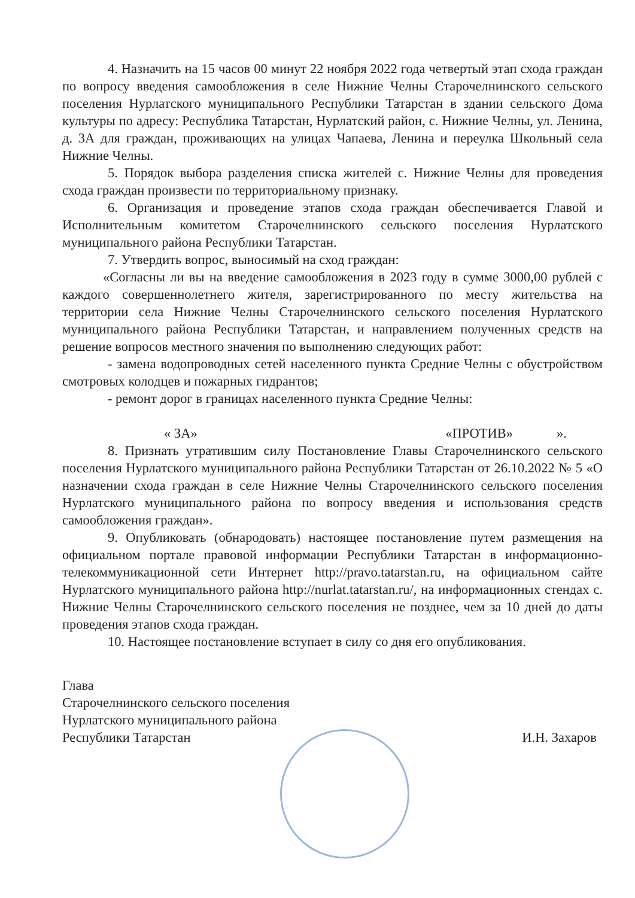4. Назначить на 15 часов 00 минут 22 ноября 2022 года четвертый этап схода граждан по вопросу введения самообложения в селе Нижние Челны Старочелнинского сельского поселения Нурлатского муниципального Республики Татарстан в здании сельского Дома культуры по адресу: Республика Татарстан, Нурлатский район, с. Нижние Челны, ул. Ленина, д. 3А для граждан, проживающих на улицах Чапаева, Ленина и переулка Школьный села Нижние Челны.
5. Порядок выбора разделения списка жителей с. Нижние Челны для проведения схода граждан произвести по территориальному признаку.
6. Организация и проведение этапов схода граждан обеспечивается Главой и Исполнительным комитетом Старочелнинского сельского поселения Нурлатского муниципального района Республики Татарстан.
7. Утвердить вопрос, выносимый на сход граждан:
«Согласны ли вы на введение самообложения в 2023 году в сумме 3000,00 рублей с каждого совершеннолетнего жителя, зарегистрированного по месту жительства на территории села Нижние Челны Старочелнинского сельского поселения Нурлатского муниципального района Республики Татарстан, и направлением полученных средств на решение вопросов местного значения по выполнению следующих работ:
- замена водопроводных сетей населенного пункта Средние Челны с обустройством смотровых колодцев и пожарных гидрантов;
- ремонт дорог в границах населенного пункта Средние Челны:
« ЗА» «ПРОТИВ» ».
8. Признать утратившим силу Постановление Главы Старочелнинского сельского поселения Нурлатского муниципального района Республики Татарстан от 26.10.2022 № 5 «О назначении схода граждан в селе Нижние Челны Старочелнинского сельского поселения Нурлатского муниципального района по вопросу введения и использования средств самообложения граждан».
9. Опубликовать (обнародовать) настоящее постановление путем размещения на официальном портале правовой информации Республики Татарстан в информационно-телекоммуникационной сети Интернет http://pravo.tatarstan.ru, на официальном сайте Нурлатского муниципального района http://nurlat.tatarstan.ru/, на информационных стендах с. Нижние Челны Старочелнинского сельского поселения не позднее, чем за 10 дней до даты проведения этапов схода граждан.
10. Настоящее постановление вступает в силу со дня его опубликования.
Глава
Старочелнинского сельского поселения
Нурлатского муниципального района
Республики Татарстан
И.Н. Захаров